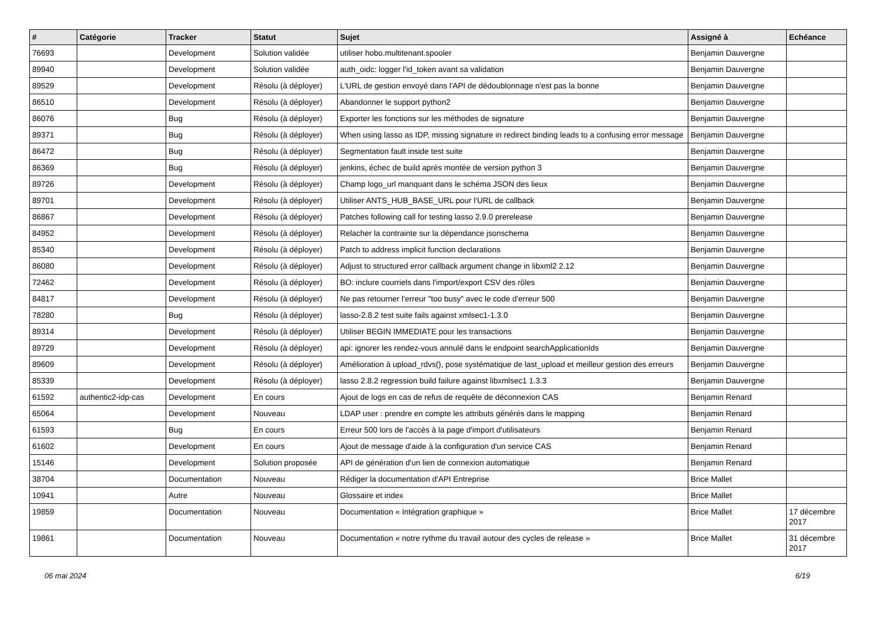| # | Catégorie | Tracker | Statut | Sujet | Assigné à | Echéance |
| --- | --- | --- | --- | --- | --- | --- |
| 76693 | | Development | Solution validée | utiliser hobo.multitenant.spooler | Benjamin Dauvergne | |
| 89940 | | Development | Solution validée | auth_oidc: logger l'id_token avant sa validation | Benjamin Dauvergne | |
| 89529 | | Development | Résolu (à déployer) | L'URL de gestion envoyé dans l'API de dédoublonnage n'est pas la bonne | Benjamin Dauvergne | |
| 86510 | | Development | Résolu (à déployer) | Abandonner le support python2 | Benjamin Dauvergne | |
| 86076 | | Bug | Résolu (à déployer) | Exporter les fonctions sur les méthodes de signature | Benjamin Dauvergne | |
| 89371 | | Bug | Résolu (à déployer) | When using lasso as IDP, missing signature in redirect binding leads to a confusing error message | Benjamin Dauvergne | |
| 86472 | | Bug | Résolu (à déployer) | Segmentation fault inside test suite | Benjamin Dauvergne | |
| 86369 | | Bug | Résolu (à déployer) | jenkins, échec de build après montée de version python 3 | Benjamin Dauvergne | |
| 89726 | | Development | Résolu (à déployer) | Champ logo_url manquant dans le schéma JSON des lieux | Benjamin Dauvergne | |
| 89701 | | Development | Résolu (à déployer) | Utiliser ANTS_HUB_BASE_URL pour l'URL de callback | Benjamin Dauvergne | |
| 86867 | | Development | Résolu (à déployer) | Patches following call for testing lasso 2.9.0 prerelease | Benjamin Dauvergne | |
| 84952 | | Development | Résolu (à déployer) | Relacher la contrainte sur la dépendance jsonschema | Benjamin Dauvergne | |
| 85340 | | Development | Résolu (à déployer) | Patch to address implicit function declarations | Benjamin Dauvergne | |
| 86080 | | Development | Résolu (à déployer) | Adjust to structured error callback argument change in libxml2 2.12 | Benjamin Dauvergne | |
| 72462 | | Development | Résolu (à déployer) | BO: inclure courriels dans l'import/export CSV des rôles | Benjamin Dauvergne | |
| 84817 | | Development | Résolu (à déployer) | Ne pas retourner l'erreur "too busy" avec le code d'erreur 500 | Benjamin Dauvergne | |
| 78280 | | Bug | Résolu (à déployer) | lasso-2.8.2 test suite fails against xmlsec1-1.3.0 | Benjamin Dauvergne | |
| 89314 | | Development | Résolu (à déployer) | Utiliser BEGIN IMMEDIATE pour les transactions | Benjamin Dauvergne | |
| 89729 | | Development | Résolu (à déployer) | api: ignorer les rendez-vous annulé dans le endpoint searchApplicationIds | Benjamin Dauvergne | |
| 89609 | | Development | Résolu (à déployer) | Amélioration à upload_rdvs(), pose systématique de last_upload et meilleur gestion des erreurs | Benjamin Dauvergne | |
| 85339 | | Development | Résolu (à déployer) | lasso 2.8.2 regression build failure against libxmlsec1 1.3.3 | Benjamin Dauvergne | |
| 61592 | authentic2-idp-cas | Development | En cours | Ajout de logs en cas de refus de requête de déconnexion CAS | Benjamin Renard | |
| 65064 | | Development | Nouveau | LDAP user : prendre en compte les attributs générés dans le mapping | Benjamin Renard | |
| 61593 | | Bug | En cours | Erreur 500 lors de l'accès à la page d'import d'utilisateurs | Benjamin Renard | |
| 61602 | | Development | En cours | Ajout de message d'aide à la configuration d'un service CAS | Benjamin Renard | |
| 15146 | | Development | Solution proposée | API de génération d'un lien de connexion automatique | Benjamin Renard | |
| 38704 | | Documentation | Nouveau | Rédiger la documentation d'API Entreprise | Brice Mallet | |
| 10941 | | Autre | Nouveau | Glossaire et index | Brice Mallet | |
| 19859 | | Documentation | Nouveau | Documentation « Intégration graphique » | Brice Mallet | 17 décembre 2017 |
| 19861 | | Documentation | Nouveau | Documentation « notre rythme du travail autour des cycles de release » | Brice Mallet | 31 décembre 2017 |
06 mai 2024 6/19